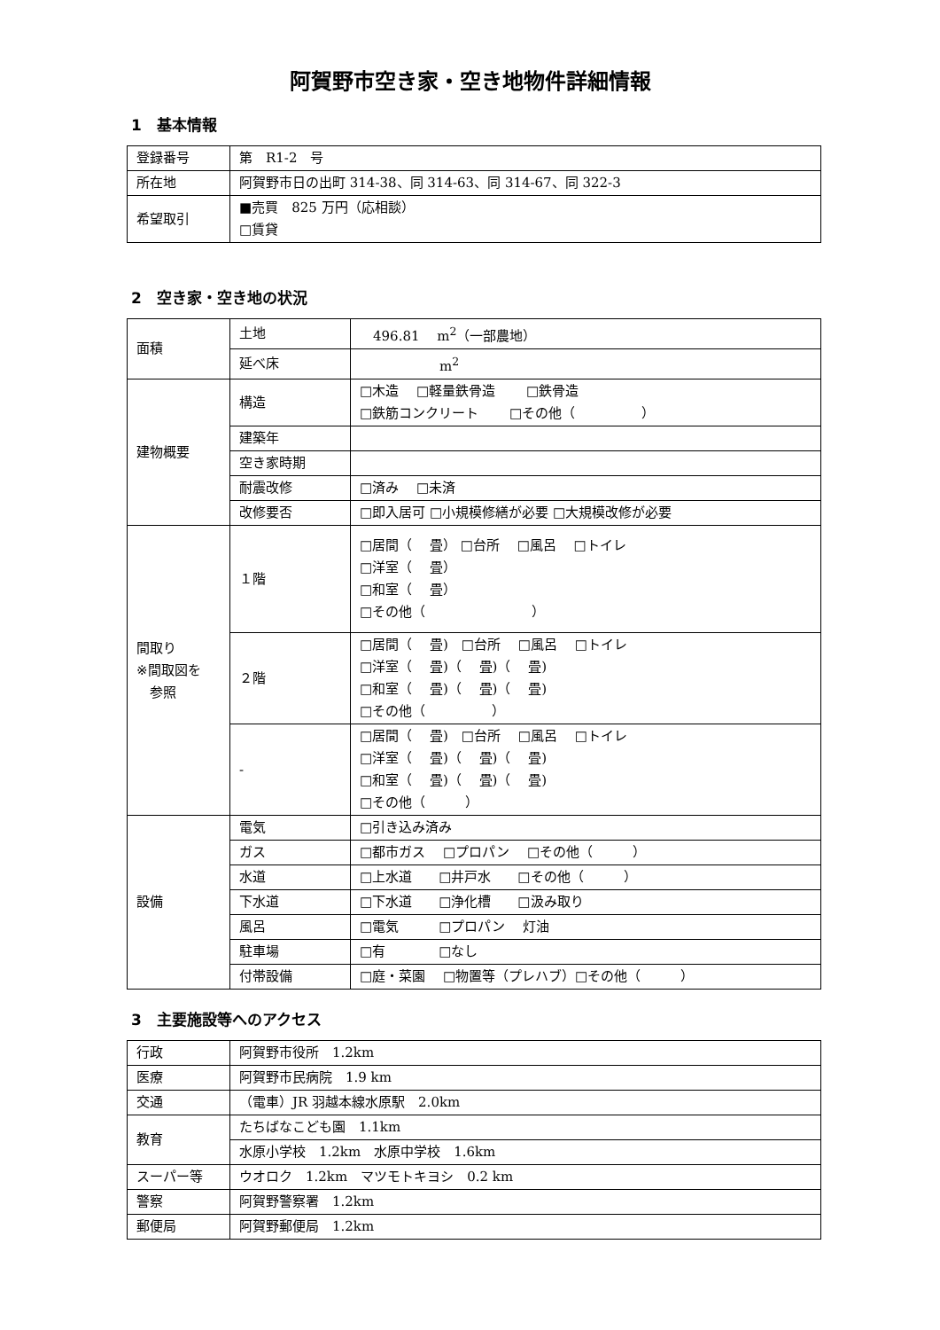阿賀野市空き家・空き地物件詳細情報
1　基本情報
| 登録番号 | 第 R1-2 号 |
| 所在地 | 阿賀野市日の出町 314-38、同 314-63、同 314-67、同 322-3 |
| 希望取引 | ■売買 825 万円（応相談） □賃貸 |
2　空き家・空き地の状況
| 面積 | 土地 | 496.81 m<sup>2</sup>（一部農地） |
| | 延べ床 | m<sup>2</sup> |
| 建物概要 | 構造 | □木造 □軽量鉄骨造 □鉄骨造 □鉄筋コンクリート □その他（ ） |
| | 建築年 | |
| | 空き家時期 | |
| | 耐震改修 | □済み □未済 |
| | 改修要否 | □即入居可 □小規模修繕が必要 □大規模改修が必要 |
| 間取り ※間取図を 参照 | １階 | □居間（ 畳） □台所 □風呂 □トイレ □洋室（ 畳） □和室（ 畳） □その他（ ） |
| | ２階 | □居間（ 畳) □台所 □風呂 □トイレ □洋室（ 畳)（ 畳)（ 畳) □和室（ 畳)（ 畳)（ 畳) □その他（ ） |
| | - | □居間（ 畳) □台所 □風呂 □トイレ □洋室（ 畳)（ 畳)（ 畳) □和室（ 畳)（ 畳)（ 畳) □その他（ ） |
| 設備 | 電気 | □引き込み済み |
| | ガス | □都市ガス □プロパン □その他（ ） |
| | 水道 | □上水道 □井戸水 □その他（ ） |
| | 下水道 | □下水道 □浄化槽 □汲み取り |
| | 風呂 | □電気 □プロパン 灯油 |
| | 駐車場 | □有 □なし |
| | 付帯設備 | □庭・菜園 □物置等（プレハブ）□その他（ ） |
3　主要施設等へのアクセス
| 行政 | 阿賀野市役所 1.2km |
| 医療 | 阿賀野市民病院 1.9 km |
| 交通 | （電車）JR 羽越本線水原駅 2.0km |
| 教育 | たちばなこども園 1.1km |
| | 水原小学校 1.2km 水原中学校 1.6km |
| スーパー等 | ウオロク 1.2km マツモトキヨシ 0.2 km |
| 警察 | 阿賀野警察署 1.2km |
| 郵便局 | 阿賀野郵便局 1.2km |